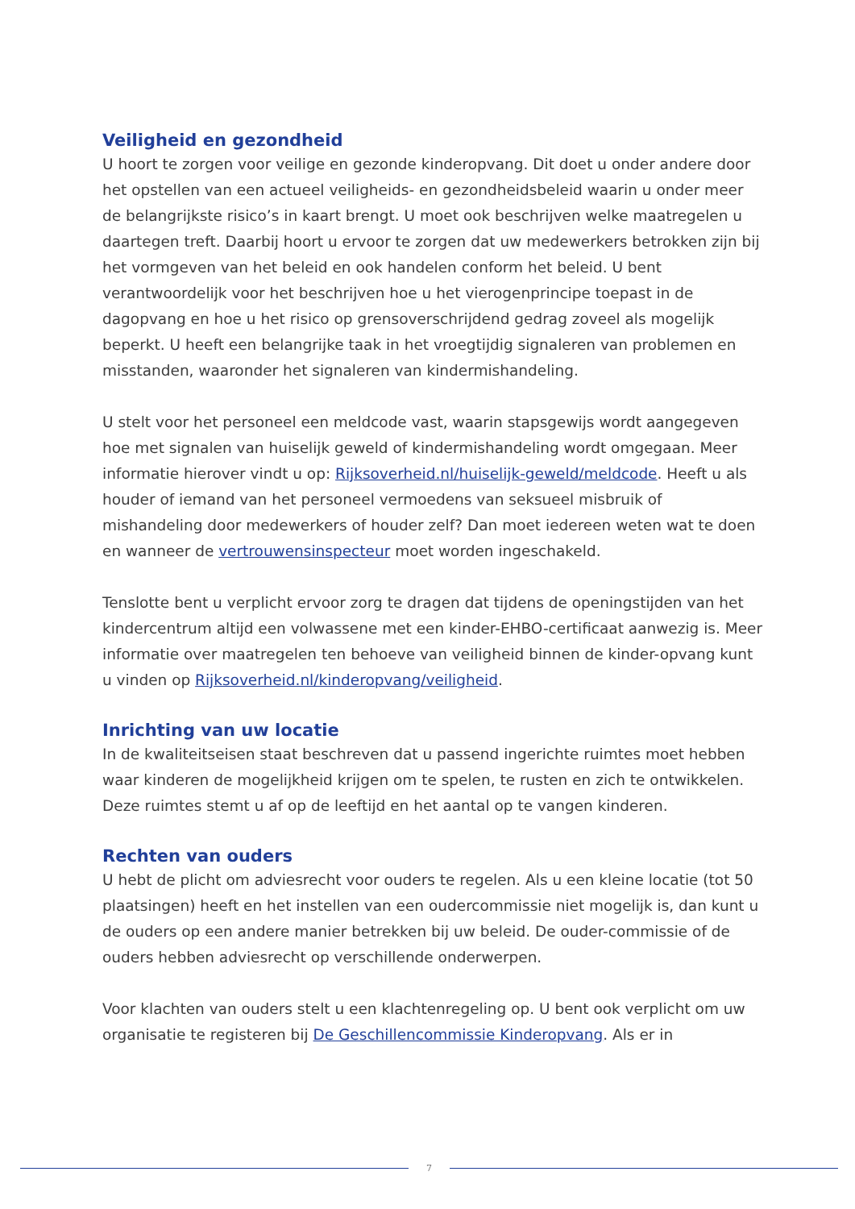Veiligheid en gezondheid
U hoort te zorgen voor veilige en gezonde kinderopvang. Dit doet u onder andere door het opstellen van een actueel veiligheids- en gezondheidsbeleid waarin u onder meer de belangrijkste risico’s in kaart brengt. U moet ook beschrijven welke maatregelen u daartegen treft. Daarbij hoort u ervoor te zorgen dat uw medewerkers betrokken zijn bij het vormgeven van het beleid en ook handelen conform het beleid. U bent verantwoordelijk voor het beschrijven hoe u het vierogenprincipe toepast in de dagopvang en hoe u het risico op grensoverschrijdend gedrag zoveel als mogelijk beperkt. U heeft een belangrijke taak in het vroegtijdig signaleren van problemen en misstanden, waaronder het signaleren van kindermishandeling.
U stelt voor het personeel een meldcode vast, waarin stapsgewijs wordt aangegeven hoe met signalen van huiselijk geweld of kindermishandeling wordt omgegaan. Meer informatie hierover vindt u op: Rijksoverheid.nl/huiselijk-geweld/meldcode. Heeft u als houder of iemand van het personeel vermoedens van seksueel misbruik of mishandeling door medewerkers of houder zelf? Dan moet iedereen weten wat te doen en wanneer de vertrouwensinspecteur moet worden ingeschakeld.
Tenslotte bent u verplicht ervoor zorg te dragen dat tijdens de openingstijden van het kindercentrum altijd een volwassene met een kinder-EHBO-certificaat aanwezig is. Meer informatie over maatregelen ten behoeve van veiligheid binnen de kinder-opvang kunt u vinden op Rijksoverheid.nl/kinderopvang/veiligheid.
Inrichting van uw locatie
In de kwaliteitseisen staat beschreven dat u passend ingerichte ruimtes moet hebben waar kinderen de mogelijkheid krijgen om te spelen, te rusten en zich te ontwikkelen. Deze ruimtes stemt u af op de leeftijd en het aantal op te vangen kinderen.
Rechten van ouders
U hebt de plicht om adviesrecht voor ouders te regelen. Als u een kleine locatie (tot 50 plaatsingen) heeft en het instellen van een oudercommissie niet mogelijk is, dan kunt u de ouders op een andere manier betrekken bij uw beleid. De ouder-commissie of de ouders hebben adviesrecht op verschillende onderwerpen.
Voor klachten van ouders stelt u een klachtenregeling op. U bent ook verplicht om uw organisatie te registeren bij De Geschillencommissie Kinderopvang. Als er in
7